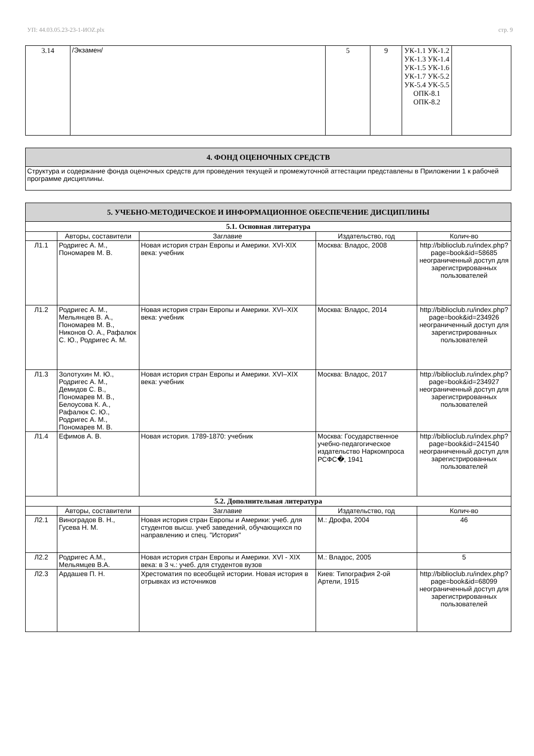УП: 44.03.05.23-23-1-ИОZ.plx стр. 9
| 3.14 | /Экзамен/ | 5 | 9 | УК-1.1 УК-1.2 УК-1.3 УК-1.4 УК-1.5 УК-1.6 УК-1.7 УК-5.2 УК-5.4 УК-5.5 ОПК-8.1 ОПК-8.2 | |
| 4. ФОНД ОЦЕНОЧНЫХ СРЕДСТВ |
| Структура и содержание фонда оценочных средств для проведения текущей и промежуточной аттестации представлены в Приложении 1 к рабочей программе дисциплины. |
| 5. УЧЕБНО-МЕТОДИЧЕСКОЕ И ИНФОРМАЦИОННОЕ ОБЕСПЕЧЕНИЕ ДИСЦИПЛИНЫ | | | | |
| 5.1. Основная литература | | | | |
| | Авторы, составители | Заглавие | Издательство, год | Колич-во |
| Л1.1 | Родригес А. М., Пономарев М. В. | Новая история стран Европы и Америки. XVI-XIX века: учебник | Москва: Владос, 2008 | http://biblioclub.ru/index.php?page=book&id=58685 неограниченный доступ для зарегистрированных пользователей |
| Л1.2 | Родригес А. М., Мельянцев В. А., Пономарев М. В., Никонов О. А., Рафалюк С. Ю., Родригес А. М. | Новая история стран Европы и Америки. XVI–XIX века: учебник | Москва: Владос, 2014 | http://biblioclub.ru/index.php?page=book&id=234926 неограниченный доступ для зарегистрированных пользователей |
| Л1.3 | Золотухин М. Ю., Родригес А. М., Демидов С. В., Пономарев М. В., Белоусова К. А., Рафалюк С. Ю., Родригес А. М., Пономарев М. В. | Новая история стран Европы и Америки. XVI–XIX века: учебник | Москва: Владос, 2017 | http://biblioclub.ru/index.php?page=book&id=234927 неограниченный доступ для зарегистрированных пользователей |
| Л1.4 | Ефимов А. В. | Новая история. 1789-1870: учебник | Москва: Государственное учебно-педагогическое издательство Наркомпроса РСФС�, 1941 | http://biblioclub.ru/index.php?page=book&id=241540 неограниченный доступ для зарегистрированных пользователей |
| 5.2. Дополнительная литература | | | | |
| | Авторы, составители | Заглавие | Издательство, год | Колич-во |
| Л2.1 | Виноградов В. Н., Гусева Н. М. | Новая история стран Европы и Америки: учеб. для студентов высш. учеб заведений, обучающихся по направлению и спец. "История" | М.: Дрофа, 2004 | 46 |
| Л2.2 | Родригес А.М., Мельямцев В.А. | Новая история стран Европы и Америки. XVI - XIX века: в 3 ч.: учеб. для студентов вузов | М.: Владос, 2005 | 5 |
| Л2.3 | Ардашев П. Н. | Хрестоматия по всеобщей истории. Новая история в отрывках из источников | Киев: Типография 2-ой Артели, 1915 | http://biblioclub.ru/index.php?page=book&id=68099 неограниченный доступ для зарегистрированных пользователей |